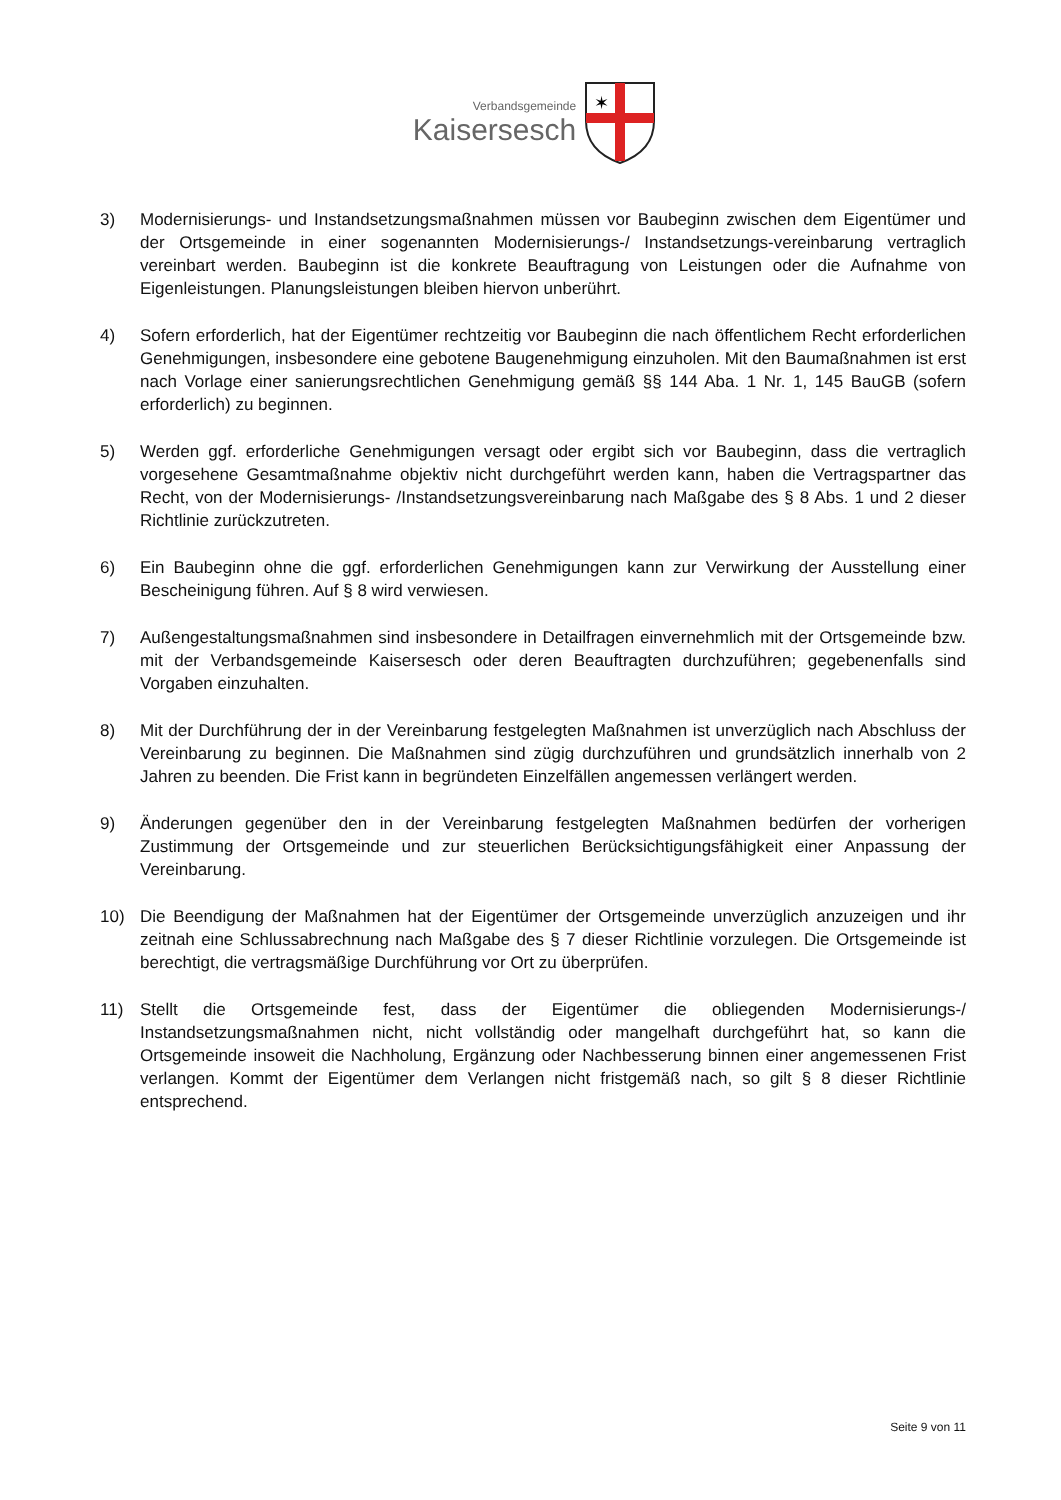Verbandsgemeinde
Kaisersesch
✶
3) Modernisierungs- und Instandsetzungsmaßnahmen müssen vor Baubeginn zwischen dem Eigentümer und der Ortsgemeinde in einer sogenannten Modernisierungs-/ Instandsetzungs-vereinbarung vertraglich vereinbart werden. Baubeginn ist die konkrete Beauftragung von Leistungen oder die Aufnahme von Eigenleistungen. Planungsleistungen bleiben hiervon unberührt.
4) Sofern erforderlich, hat der Eigentümer rechtzeitig vor Baubeginn die nach öffentlichem Recht erforderlichen Genehmigungen, insbesondere eine gebotene Baugenehmigung einzuholen. Mit den Baumaßnahmen ist erst nach Vorlage einer sanierungsrechtlichen Genehmigung gemäß §§ 144 Aba. 1 Nr. 1, 145 BauGB (sofern erforderlich) zu beginnen.
5) Werden ggf. erforderliche Genehmigungen versagt oder ergibt sich vor Baubeginn, dass die vertraglich vorgesehene Gesamtmaßnahme objektiv nicht durchgeführt werden kann, haben die Vertragspartner das Recht, von der Modernisierungs- /Instandsetzungsvereinbarung nach Maßgabe des § 8 Abs. 1 und 2 dieser Richtlinie zurückzutreten.
6) Ein Baubeginn ohne die ggf. erforderlichen Genehmigungen kann zur Verwirkung der Ausstellung einer Bescheinigung führen. Auf § 8 wird verwiesen.
7) Außengestaltungsmaßnahmen sind insbesondere in Detailfragen einvernehmlich mit der Ortsgemeinde bzw. mit der Verbandsgemeinde Kaisersesch oder deren Beauftragten durchzuführen; gegebenenfalls sind Vorgaben einzuhalten.
8) Mit der Durchführung der in der Vereinbarung festgelegten Maßnahmen ist unverzüglich nach Abschluss der Vereinbarung zu beginnen. Die Maßnahmen sind zügig durchzuführen und grundsätzlich innerhalb von 2 Jahren zu beenden. Die Frist kann in begründeten Einzelfällen angemessen verlängert werden.
9) Änderungen gegenüber den in der Vereinbarung festgelegten Maßnahmen bedürfen der vorherigen Zustimmung der Ortsgemeinde und zur steuerlichen Berücksichtigungsfähigkeit einer Anpassung der Vereinbarung.
10) Die Beendigung der Maßnahmen hat der Eigentümer der Ortsgemeinde unverzüglich anzuzeigen und ihr zeitnah eine Schlussabrechnung nach Maßgabe des § 7 dieser Richtlinie vorzulegen. Die Ortsgemeinde ist berechtigt, die vertragsmäßige Durchführung vor Ort zu überprüfen.
11) Stellt die Ortsgemeinde fest, dass der Eigentümer die obliegenden Modernisierungs-/ Instandsetzungsmaßnahmen nicht, nicht vollständig oder mangelhaft durchgeführt hat, so kann die Ortsgemeinde insoweit die Nachholung, Ergänzung oder Nachbesserung binnen einer angemessenen Frist verlangen. Kommt der Eigentümer dem Verlangen nicht fristgemäß nach, so gilt § 8 dieser Richtlinie entsprechend.
Seite 9 von 11